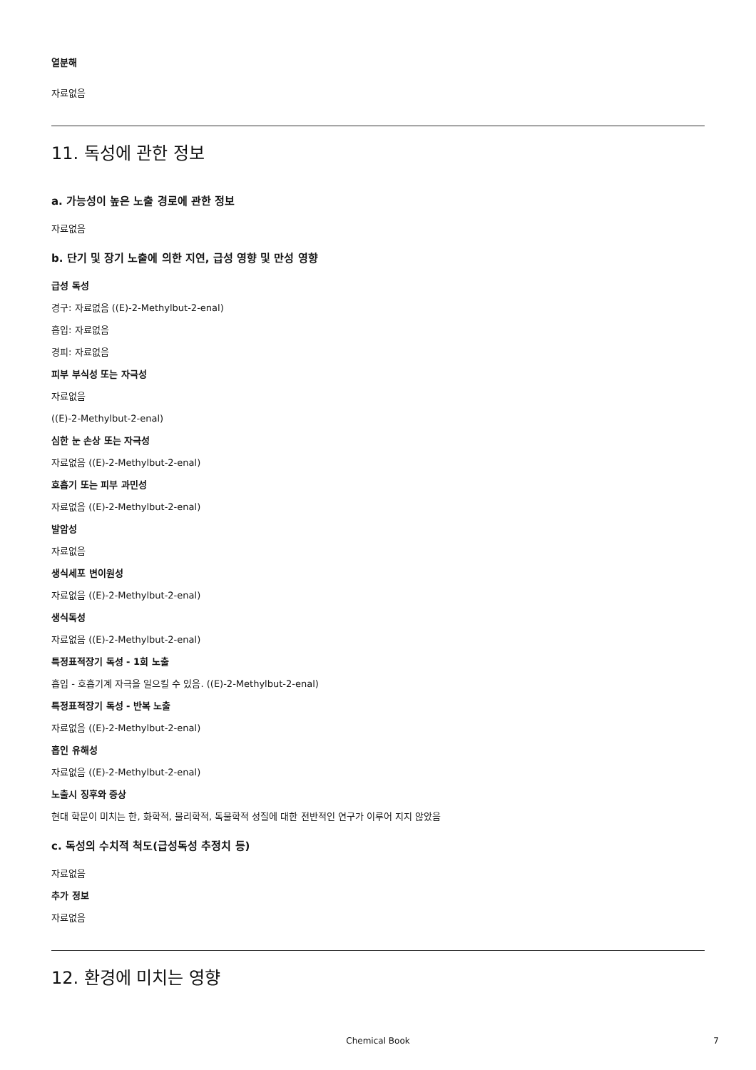열분해
자료없음
11. 독성에 관한 정보
a. 가능성이 높은 노출 경로에 관한 정보
자료없음
b. 단기 및 장기 노출에 의한 지연, 급성 영향 및 만성 영향
급성 독성
경구: 자료없음 ((E)-2-Methylbut-2-enal)
흡입: 자료없음
경피: 자료없음
피부 부식성 또는 자극성
자료없음
((E)-2-Methylbut-2-enal)
심한 눈 손상 또는 자극성
자료없음 ((E)-2-Methylbut-2-enal)
호흡기 또는 피부 과민성
자료없음 ((E)-2-Methylbut-2-enal)
발암성
자료없음
생식세포 변이원성
자료없음 ((E)-2-Methylbut-2-enal)
생식독성
자료없음 ((E)-2-Methylbut-2-enal)
특정표적장기 독성 - 1회 노출
흡입 - 호흡기계 자극을 일으킬 수 있음. ((E)-2-Methylbut-2-enal)
특정표적장기 독성 - 반복 노출
자료없음 ((E)-2-Methylbut-2-enal)
흡인 유해성
자료없음 ((E)-2-Methylbut-2-enal)
노출시 징후와 증상
현대 학문이 미치는 한, 화학적, 물리학적, 독물학적 성질에 대한 전반적인 연구가 이루어 지지 않았음
c. 독성의 수치적 척도(급성독성 추정치 등)
자료없음
추가 정보
자료없음
12. 환경에 미치는 영향
Chemical Book 7